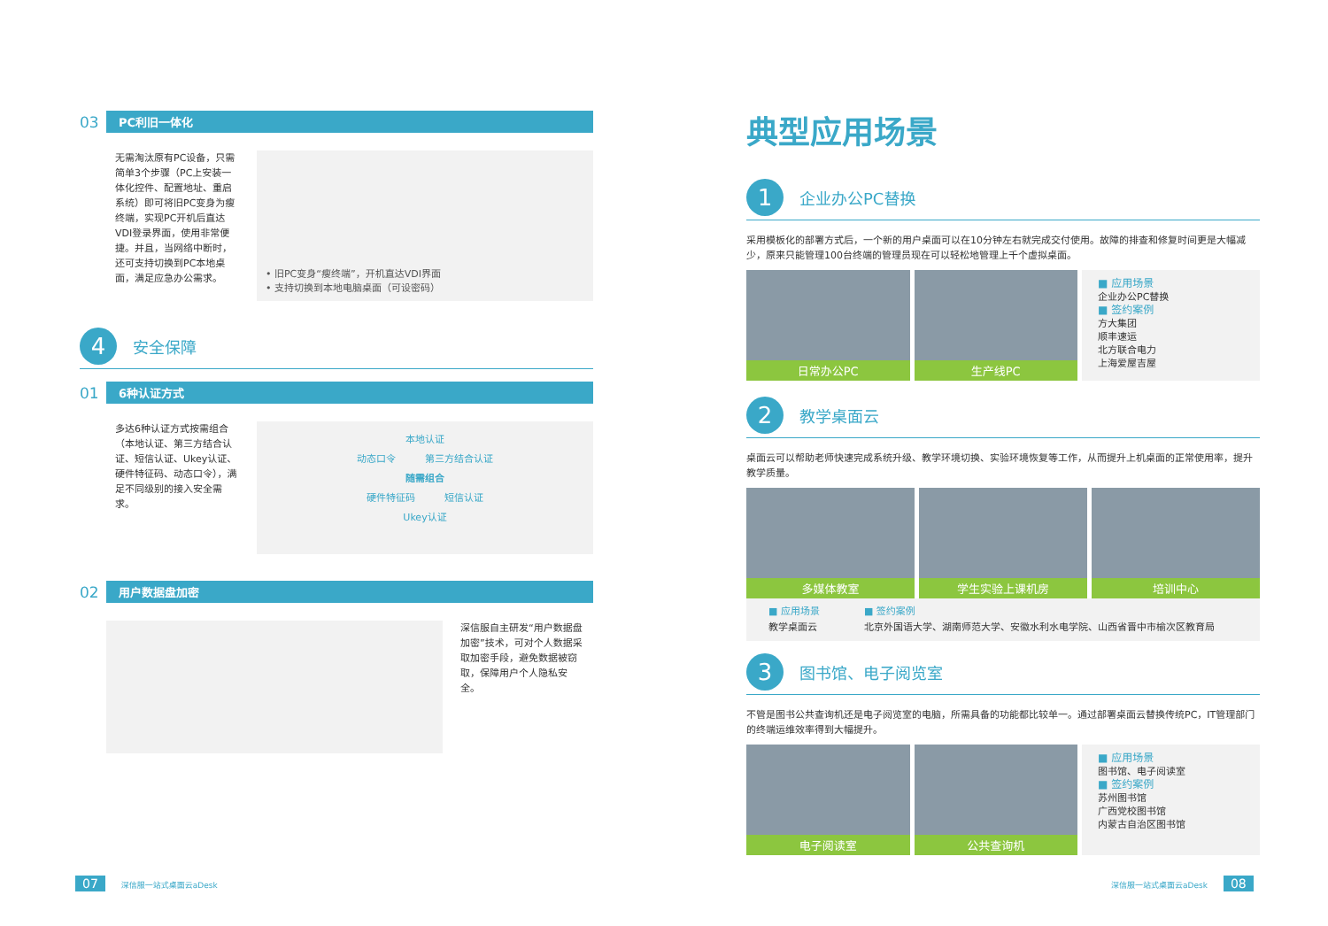03 PC利旧一体化
无需淘汰原有PC设备，只需简单3个步骤（PC上安装一体化控件、配置地址、重启系统）即可将旧PC变身为瘦终端，实现PC开机后直达VDI登录界面，使用非常便捷。并且，当网络中断时，还可支持切换到PC本地桌面，满足应急办公需求。
• 旧PC变身“瘦终端”，开机直达VDI界面
• 支持切换到本地电脑桌面（可设密码）
4
安全保障
01 6种认证方式
多达6种认证方式按需组合（本地认证、第三方结合认证、短信认证、Ukey认证、硬件特征码、动态口令），满足不同级别的接入安全需求。
本地认证
动态口令　　　第三方结合认证
随需组合
硬件特征码　　　短信认证
Ukey认证
02 用户数据盘加密
深信服自主研发“用户数据盘加密”技术，可对个人数据采取加密手段，避免数据被窃取，保障用户个人隐私安全。
07　　深信服一站式桌面云aDesk
典型应用场景
1
企业办公PC替换
采用模板化的部署方式后，一个新的用户桌面可以在10分钟左右就完成交付使用。故障的排查和修复时间更是大幅减少，原来只能管理100台终端的管理员现在可以轻松地管理上千个虚拟桌面。
日常办公PC 生产线PC
■ 应用场景
企业办公PC替换
■ 签约案例
方大集团
顺丰速运
北方联合电力
上海爱屋吉屋
2
教学桌面云
桌面云可以帮助老师快速完成系统升级、教学环境切换、实验环境恢复等工作，从而提升上机桌面的正常使用率，提升教学质量。
多媒体教室 学生实验上课机房 培训中心
■ 应用场景
教学桌面云
■ 签约案例
北京外国语大学、湖南师范大学、安徽水利水电学院、山西省晋中市榆次区教育局
3
图书馆、电子阅览室
不管是图书公共查询机还是电子阅览室的电脑，所需具备的功能都比较单一。通过部署桌面云替换传统PC，IT管理部门的终端运维效率得到大幅提升。
电子阅读室 公共查询机
■ 应用场景
图书馆、电子阅读室
■ 签约案例
苏州图书馆
广西党校图书馆
内蒙古自治区图书馆
深信服一站式桌面云aDesk　　08